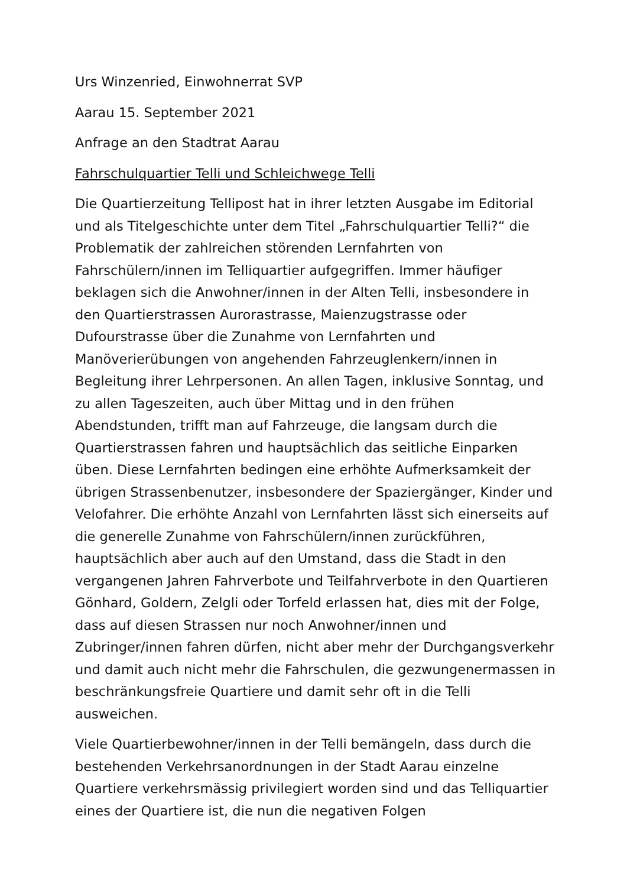Urs Winzenried, Einwohnerrat SVP
Aarau 15. September 2021
Anfrage an den Stadtrat Aarau
Fahrschulquartier Telli und Schleichwege Telli
Die Quartierzeitung Tellipost hat in ihrer letzten Ausgabe im Editorial und als Titelgeschichte unter dem Titel „Fahrschulquartier Telli?“ die Problematik der zahlreichen störenden Lernfahrten von Fahrschülern/innen im Telliquartier aufgegriffen. Immer häufiger beklagen sich die Anwohner/innen in der Alten Telli, insbesondere in den Quartierstrassen Aurorastrasse, Maienzugstrasse oder Dufourstrasse über die Zunahme von Lernfahrten und Manöverierübungen von angehenden Fahrzeuglenkern/innen in Begleitung ihrer Lehrpersonen. An allen Tagen, inklusive Sonntag, und zu allen Tageszeiten, auch über Mittag und in den frühen Abendstunden, trifft man auf Fahrzeuge, die langsam durch die Quartierstrassen fahren und hauptsächlich das seitliche Einparken üben. Diese Lernfahrten bedingen eine erhöhte Aufmerksamkeit der übrigen Strassenbenutzer, insbesondere der Spaziergänger, Kinder und Velofahrer. Die erhöhte Anzahl von Lernfahrten lässt sich einerseits auf die generelle Zunahme von Fahrschülern/innen zurückführen, hauptsächlich aber auch auf den Umstand, dass die Stadt in den vergangenen Jahren Fahrverbote und Teilfahrverbote in den Quartieren Gönhard, Goldern, Zelgli oder Torfeld erlassen hat, dies mit der Folge, dass auf diesen Strassen nur noch Anwohner/innen und Zubringer/innen fahren dürfen, nicht aber mehr der Durchgangsverkehr und damit auch nicht mehr die Fahrschulen, die gezwungenermassen in beschränkungsfreie Quartiere und damit sehr oft in die Telli ausweichen.
Viele Quartierbewohner/innen in der Telli bemängeln, dass durch die bestehenden Verkehrsanordnungen in der Stadt Aarau einzelne Quartiere verkehrsmässig privilegiert worden sind und das Telliquartier eines der Quartiere ist, die nun die negativen Folgen